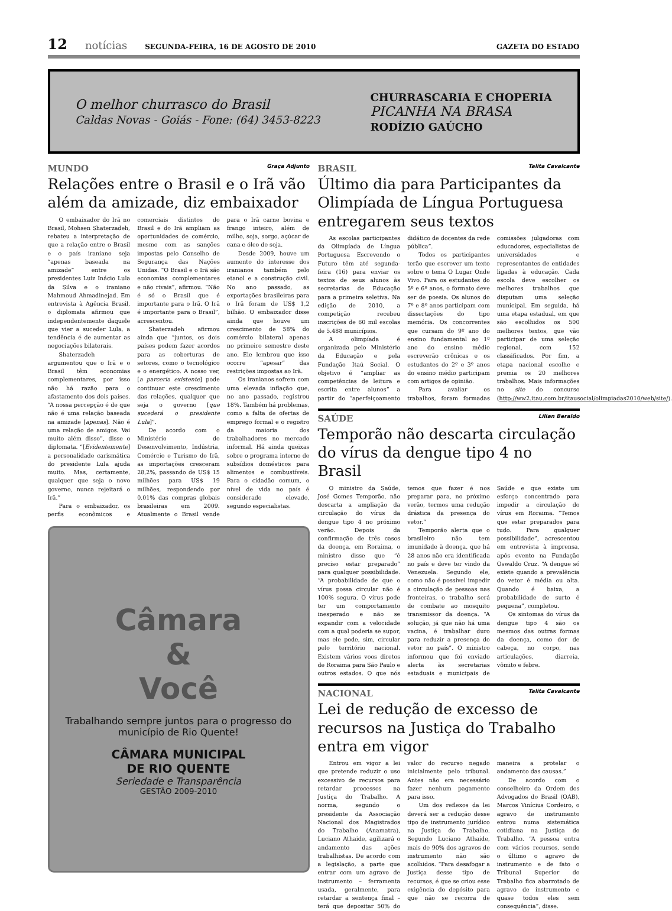12 notícias SEGUNDA-FEIRA, 16 DE AGOSTO DE 2010 GAZETA DO ESTADO
O melhor churrasco do Brasil
Caldas Novas - Goiás - Fone: (64) 3453-8223 CHURRASCARIA E CHOPERIA
PICANHA NA BRASA
RODÍZIO GAÚCHO
MUNDO Graça Adjunto
Relações entre o Brasil e o Irã vão além da amizade, diz embaixador
O embaixador do Irã no Brasil, Mohsen Shaterzadeh, rebateu a interpretação de que a relação entre o Brasil e o país iraniano seja “apenas baseada na amizade” entre os presidentes Luiz Inácio Lula da Silva e o iraniano Mahmoud Ahmadinejad. Em entrevista à Agência Brasil, o diplomata afirmou que independentemente daquele que vier a suceder Lula, a tendência é de aumentar as negociações bilaterais.
Shaterzadeh argumentou que o Irã e o Brasil têm economias complementares, por isso não há razão para o afastamento dos dois países. “A nossa percepção é de que não é uma relação baseada na amizade [apenas]. Não é uma relação de amigos. Vai muito além disso”, disse o diplomata. “[Evidentemente] a personalidade carismática do presidente Lula ajuda muito. Mas, certamente, qualquer que seja o novo governo, nunca rejeitará o Irã.”
Para o embaixador, os perfis econômicos e comerciais distintos do Brasil e do Irã ampliam as oportunidades de comércio, mesmo com as sanções impostas pelo Conselho de Segurança das Nações Unidas. “O Brasil e o Irã são economias complementares e não rivais”, afirmou. “Não é só o Brasil que é importante para o Irã. O Irã é importante para o Brasil”, acrescentou.
Shaterzadeh afirmou ainda que “juntos, os dois países podem fazer acordos para as coberturas de setores, como o tecnológico e o energético. A nosso ver, [a parceria existente] pode continuar este crescimento das relações, qualquer que seja o governo [que sucederá o presidente Lula]”.
De acordo com o Ministério do Desenvolvimento, Indústria, Comércio e Turismo do Irã, as importações cresceram 28,2%, passando de US$ 15 milhões para US$ 19 milhões, respondendo por 0,01% das compras globais brasileiras em 2009. Atualmente o Brasil vende para o Irã carne bovina e frango inteiro, além de milho, soja, sorgo, açúcar de cana e óleo de soja.
Desde 2009, houve um aumento do interesse dos iranianos também pelo etanol e a construção civil. No ano passado, as exportações brasileiras para o Irã foram de US$ 1,2 bilhão. O embaixador disse ainda que houve um crescimento de 58% do comércio bilateral apenas no primeiro semestre deste ano. Ele lembrou que isso ocorre “apesar” das restrições impostas ao Irã.
Os iranianos sofrem com uma elevada inflação que, no ano passado, registrou 18%. Também há problemas, como a falta de ofertas de emprego formal e o registro da maioria dos trabalhadores no mercado informal. Há ainda queixas sobre o programa interno de subsídios domésticos para alimentos e combustíveis. Para o cidadão comum, o nível de vida no país é considerado elevado, segundo especialistas.
Câmara
&
Você
Trabalhando sempre juntos para o progresso do município de Rio Quente!
CÂMARA MUNICIPAL
DE RIO QUENTE
Seriedade e Transparência
GESTÃO 2009-2010
BRASIL Talita Cavalcante
Último dia para Participantes da Olimpíada de Língua Portuguesa entregarem seus textos
As escolas participantes da Olimpíada de Língua Portuguesa Escrevendo o Futuro têm até segunda-feira (16) para enviar os textos de seus alunos às secretarias de Educação para a primeira seletiva. Na edição de 2010, a competição recebeu inscrições de 60 mil escolas de 5.488 municípios.
A olimpíada é organizada pelo Ministério da Educação e pela Fundação Itaú Social. O objetivo é “ampliar as competências de leitura e escrita entre alunos” a partir do “aperfeiçoamento didático de docentes da rede pública”.
Todos os participantes terão que escrever um texto sobre o tema O Lugar Onde Vivo. Para os estudantes do 5º e 6º anos, o formato deve ser de poesia. Os alunos do 7º e 8º anos participam com dissertações do tipo memória. Os concorrentes que cursam do 9º ano do ensino fundamental ao 1º ano do ensino médio escreverão crônicas e os estudantes do 2º e 3º anos do ensino médio participam com artigos de opinião.
Para avaliar os trabalhos, foram formadas comissões julgadoras com educadores, especialistas de universidades e representantes de entidades ligadas à educação. Cada escola deve escolher os melhores trabalhos que disputam uma seleção municipal. Em seguida, há uma etapa estadual, em que são escolhidos os 500 melhores textos, que vão participar de uma seleção regional, com 152 classificados. Por fim, a etapa nacional escolhe e premia os 20 melhores trabalhos. Mais informações no site do concurso (http://ww2.itau.com.br/itausocial/olimpiadas2010/web/site/).
SAÚDE Lilian Beraldo
Temporão não descarta circulação do vírus da dengue tipo 4 no Brasil
O ministro da Saúde, José Gomes Temporão, não descarta a ampliação da circulação do vírus da dengue tipo 4 no próximo verão. Depois da confirmação de três casos da doença, em Roraima, o ministro disse que “é preciso estar preparado” para qualquer possibilidade. “A probabilidade de que o vírus possa circular não é 100% segura. O vírus pode ter um comportamento inesperado e não se expandir com a velocidade com a qual poderia se supor, mas ele pode, sim, circular pelo território nacional. Existem vários voos diretos de Roraima para São Paulo e outros estados. O que nós temos que fazer é nos preparar para, no próximo verão, termos uma redução drástica da presença do vetor.”
Temporão alerta que o brasileiro não tem imunidade à doença, que há 28 anos não era identificada no país e deve ter vindo da Venezuela. Segundo ele, como não é possível impedir a circulação de pessoas nas fronteiras, o trabalho será de combate ao mosquito transmissor da doença. “A solução, já que não há uma vacina, é trabalhar duro para reduzir a presença do vetor no país”. O ministro informou que foi enviado alerta às secretarias estaduais e municipais de Saúde e que existe um esforço concentrado para impedir a circulação do vírus em Roraima. “Temos que estar preparados para tudo. Para qualquer possibilidade”, acrescentou em entrevista à imprensa, após evento na Fundação Oswaldo Cruz. “A dengue só existe quando a prevalência do vetor é média ou alta. Quando é baixa, a probabilidade de surto é pequena”, completou.
Os sintomas do vírus da dengue tipo 4 são os mesmos das outras formas da doença, como dor de cabeça, no corpo, nas articulações, diarreia, vômito e febre.
NACIONAL Talita Cavalcante
Lei de redução de excesso de recursos na Justiça do Trabalho entra em vigor
Entrou em vigor a lei que pretende reduzir o uso excessivo de recursos para retardar processos na Justiça do Trabalho. A norma, segundo o presidente da Associação Nacional dos Magistrados do Trabalho (Anamatra), Luciano Athaide, agilizará o andamento das ações trabalhistas. De acordo com a legislação, a parte que entrar com um agravo de instrumento – ferramenta usada, geralmente, para retardar a sentença final – terá que depositar 50% do valor do recurso negado inicialmente pelo tribunal. Antes não era necessário fazer nenhum pagamento para isso.
Um dos reflexos da lei deverá ser a redução desse tipo de instrumento jurídico na Justiça do Trabalho. Segundo Luciano Athaide, mais de 90% dos agravos de instrumento não são acolhidos. “Para desafogar a Justiça desse tipo de recursos, é que se criou esse exigência do depósito para que não se recorra de maneira a protelar o andamento das causas.”
De acordo com o conselheiro da Ordem dos Advogados do Brasil (OAB), Marcos Vinícius Cordeiro, o agravo de instrumento entrou numa sistemática cotidiana na Justiça do Trabalho. “A pessoa entra com vários recursos, sendo o último o agravo de instrumento e de fato o Tribunal Superior do Trabalho fica abarrotado de agravo de instrumento e quase todos eles sem consequência”, disse.